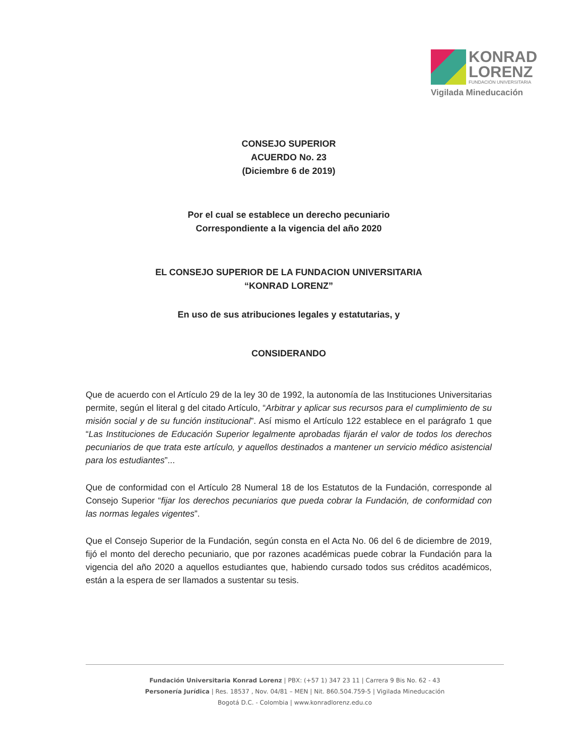KONRAD
LORENZ
FUNDACIÓN UNIVERSITARIA
Vigilada Mineducación
CONSEJO SUPERIOR
ACUERDO No. 23
(Diciembre 6 de 2019)
Por el cual se establece un derecho pecuniario
Correspondiente a la vigencia del año 2020
EL CONSEJO SUPERIOR DE LA FUNDACION UNIVERSITARIA
“KONRAD LORENZ”
En uso de sus atribuciones legales y estatutarias, y
CONSIDERANDO
Que de acuerdo con el Artículo 29 de la ley 30 de 1992, la autonomía de las Instituciones Universitarias permite, según el literal g del citado Artículo, “Arbitrar y aplicar sus recursos para el cumplimiento de su misión social y de su función institucional”. Así mismo el Artículo 122 establece en el parágrafo 1 que “Las Instituciones de Educación Superior legalmente aprobadas fijarán el valor de todos los derechos pecuniarios de que trata este artículo, y aquellos destinados a mantener un servicio médico asistencial para los estudiantes”...
Que de conformidad con el Artículo 28 Numeral 18 de los Estatutos de la Fundación, corresponde al Consejo Superior “fijar los derechos pecuniarios que pueda cobrar la Fundación, de conformidad con las normas legales vigentes”.
Que el Consejo Superior de la Fundación, según consta en el Acta No. 06 del 6 de diciembre de 2019, fijó el monto del derecho pecuniario, que por razones académicas puede cobrar la Fundación para la vigencia del año 2020 a aquellos estudiantes que, habiendo cursado todos sus créditos académicos, están a la espera de ser llamados a sustentar su tesis.
Fundación Universitaria Konrad Lorenz | PBX: (+57 1) 347 23 11 | Carrera 9 Bis No. 62 - 43
Personería Jurídica | Res. 18537 , Nov. 04/81 – MEN | Nit. 860.504.759-5 | Vigilada Mineducación
Bogotá D.C. - Colombia | www.konradlorenz.edu.co